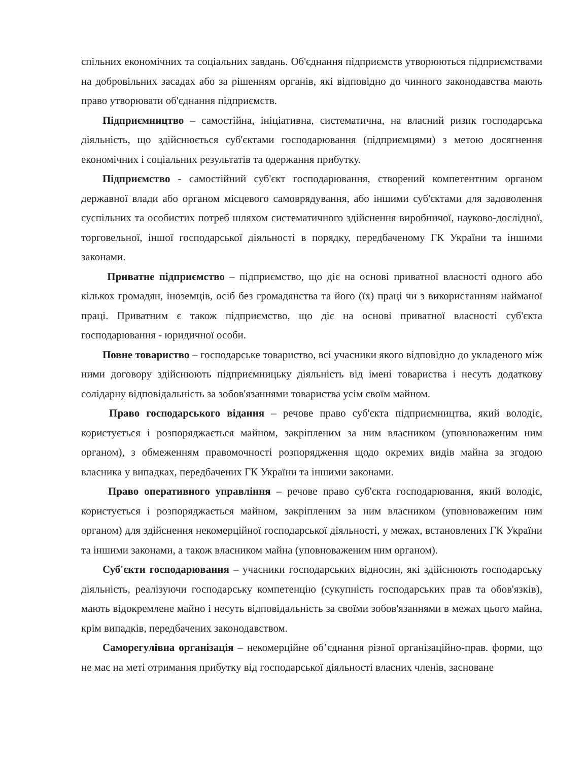спільних економічних та соціальних завдань. Об'єднання підприємств утворюються підприємствами на добровільних засадах або за рішенням органів, які відповідно до чинного законодавства мають право утворювати об'єднання підприємств.
Підприємництво – самостійна, ініціативна, систематична, на власний ризик господарська діяльність, що здійснюється суб'єктами господарювання (підприємцями) з метою досягнення економічних і соціальних результатів та одержання прибутку.
Підприємство - самостійний суб'єкт господарювання, створений компетентним органом державної влади або органом місцевого самоврядування, або іншими суб'єктами для задоволення суспільних та особистих потреб шляхом систематичного здійснення виробничої, науково-дослідної, торговельної, іншої господарської діяльності в порядку, передбаченому ГК України та іншими законами.
Приватне підприємство – підприємство, що діє на основі приватної власності одного або кількох громадян, іноземців, осіб без громадянства та його (їх) праці чи з використанням найманої праці. Приватним є також підприємство, що діє на основі приватної власності суб'єкта господарювання - юридичної особи.
Повне товариство – господарське товариство, всі учасники якого відповідно до укладеного між ними договору здійснюють підприємницьку діяльність від імені товариства і несуть додаткову солідарну відповідальність за зобов'язаннями товариства усім своїм майном.
Право господарського відання – речове право суб'єкта підприємництва, який володіє, користується і розпоряджається майном, закріпленим за ним власником (уповноваженим ним органом), з обмеженням правомочності розпорядження щодо окремих видів майна за згодою власника у випадках, передбачених ГК України та іншими законами.
Право оперативного управління – речове право суб'єкта господарювання, який володіє, користується і розпоряджається майном, закріпленим за ним власником (уповноваженим ним органом) для здійснення некомерційної господарської діяльності, у межах, встановлених ГК України та іншими законами, а також власником майна (уповноваженим ним органом).
Суб'єкти господарювання – учасники господарських відносин, які здійснюють господарську діяльність, реалізуючи господарську компетенцію (сукупність господарських прав та обов'язків), мають відокремлене майно і несуть відповідальність за своїми зобов'язаннями в межах цього майна, крім випадків, передбачених законодавством.
Саморегулівна організація – некомерційне об’єднання різної організаційно-прав. форми, що не має на меті отримання прибутку від господарської діяльності власних членів, засноване